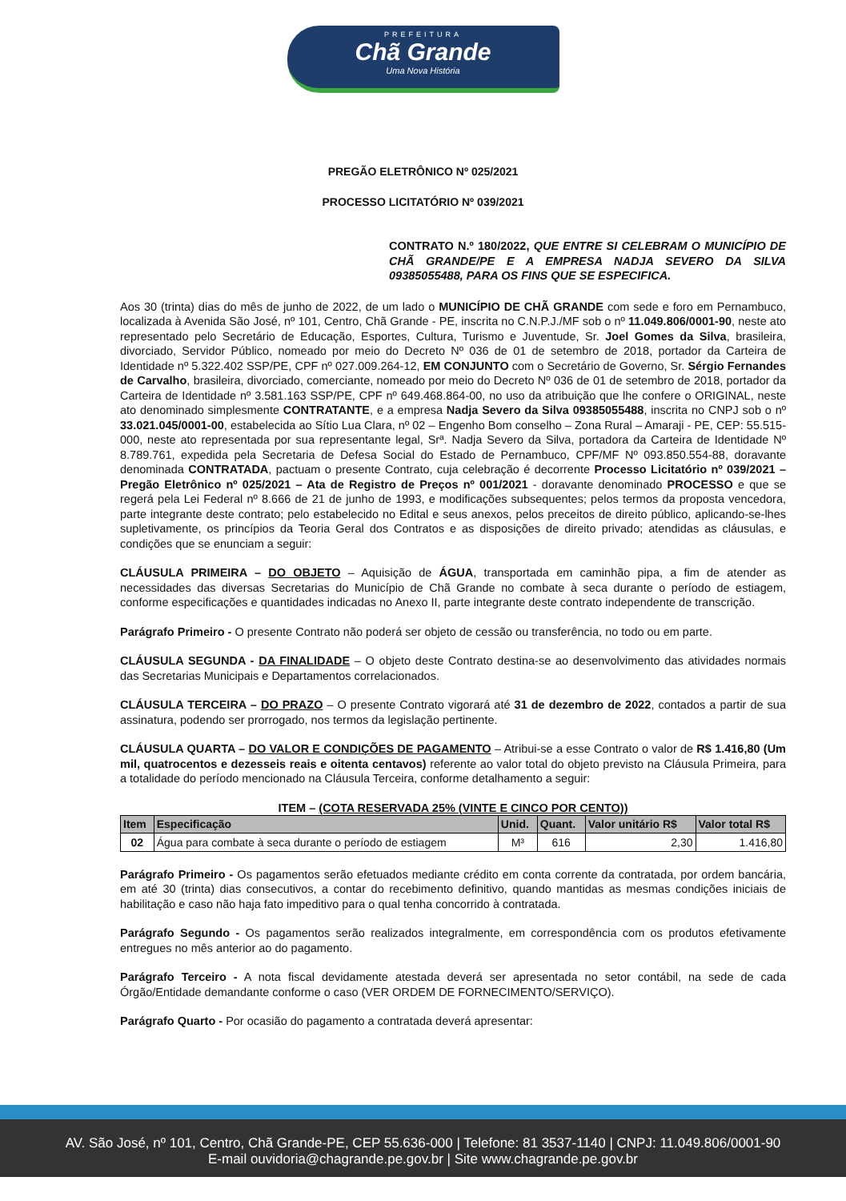PREFEITURA
Chã Grande
Uma Nova História
PREGÃO ELETRÔNICO Nº 025/2021
PROCESSO LICITATÓRIO Nº 039/2021
CONTRATO N.º 180/2022, QUE ENTRE SI CELEBRAM O MUNICÍPIO DE CHÃ GRANDE/PE E A EMPRESA NADJA SEVERO DA SILVA 09385055488, PARA OS FINS QUE SE ESPECIFICA.
Aos 30 (trinta) dias do mês de junho de 2022, de um lado o MUNICÍPIO DE CHÃ GRANDE com sede e foro em Pernambuco, localizada à Avenida São José, nº 101, Centro, Chã Grande - PE, inscrita no C.N.P.J./MF sob o nº 11.049.806/0001-90, neste ato representado pelo Secretário de Educação, Esportes, Cultura, Turismo e Juventude, Sr. Joel Gomes da Silva, brasileira, divorciado, Servidor Público, nomeado por meio do Decreto Nº 036 de 01 de setembro de 2018, portador da Carteira de Identidade nº 5.322.402 SSP/PE, CPF nº 027.009.264-12, EM CONJUNTO com o Secretário de Governo, Sr. Sérgio Fernandes de Carvalho, brasileira, divorciado, comerciante, nomeado por meio do Decreto Nº 036 de 01 de setembro de 2018, portador da Carteira de Identidade nº 3.581.163 SSP/PE, CPF nº 649.468.864-00, no uso da atribuição que lhe confere o ORIGINAL, neste ato denominado simplesmente CONTRATANTE, e a empresa Nadja Severo da Silva 09385055488, inscrita no CNPJ sob o nº 33.021.045/0001-00, estabelecida ao Sítio Lua Clara, nº 02 – Engenho Bom conselho – Zona Rural – Amaraji - PE, CEP: 55.515-000, neste ato representada por sua representante legal, Srª. Nadja Severo da Silva, portadora da Carteira de Identidade Nº 8.789.761, expedida pela Secretaria de Defesa Social do Estado de Pernambuco, CPF/MF Nº 093.850.554-88, doravante denominada CONTRATADA, pactuam o presente Contrato, cuja celebração é decorrente Processo Licitatório nº 039/2021 – Pregão Eletrônico nº 025/2021 – Ata de Registro de Preços nº 001/2021 - doravante denominado PROCESSO e que se regerá pela Lei Federal nº 8.666 de 21 de junho de 1993, e modificações subsequentes; pelos termos da proposta vencedora, parte integrante deste contrato; pelo estabelecido no Edital e seus anexos, pelos preceitos de direito público, aplicando-se-lhes supletivamente, os princípios da Teoria Geral dos Contratos e as disposições de direito privado; atendidas as cláusulas, e condições que se enunciam a seguir:
CLÁUSULA PRIMEIRA – DO OBJETO – Aquisição de ÁGUA, transportada em caminhão pipa, a fim de atender as necessidades das diversas Secretarias do Município de Chã Grande no combate à seca durante o período de estiagem, conforme especificações e quantidades indicadas no Anexo II, parte integrante deste contrato independente de transcrição.
Parágrafo Primeiro - O presente Contrato não poderá ser objeto de cessão ou transferência, no todo ou em parte.
CLÁUSULA SEGUNDA - DA FINALIDADE – O objeto deste Contrato destina-se ao desenvolvimento das atividades normais das Secretarias Municipais e Departamentos correlacionados.
CLÁUSULA TERCEIRA – DO PRAZO – O presente Contrato vigorará até 31 de dezembro de 2022, contados a partir de sua assinatura, podendo ser prorrogado, nos termos da legislação pertinente.
CLÁUSULA QUARTA – DO VALOR E CONDIÇÕES DE PAGAMENTO – Atribui-se a esse Contrato o valor de R$ 1.416,80 (Um mil, quatrocentos e dezesseis reais e oitenta centavos) referente ao valor total do objeto previsto na Cláusula Primeira, para a totalidade do período mencionado na Cláusula Terceira, conforme detalhamento a seguir:
ITEM – (COTA RESERVADA 25% (VINTE E CINCO POR CENTO))
| Item | Especificação | Unid. | Quant. | Valor unitário R$ | Valor total R$ |
| --- | --- | --- | --- | --- | --- |
| 02 | Água para combate à seca durante o período de estiagem | M³ | 616 | 2,30 | 1.416,80 |
Parágrafo Primeiro - Os pagamentos serão efetuados mediante crédito em conta corrente da contratada, por ordem bancária, em até 30 (trinta) dias consecutivos, a contar do recebimento definitivo, quando mantidas as mesmas condições iniciais de habilitação e caso não haja fato impeditivo para o qual tenha concorrido à contratada.
Parágrafo Segundo - Os pagamentos serão realizados integralmente, em correspondência com os produtos efetivamente entregues no mês anterior ao do pagamento.
Parágrafo Terceiro - A nota fiscal devidamente atestada deverá ser apresentada no setor contábil, na sede de cada Órgão/Entidade demandante conforme o caso (VER ORDEM DE FORNECIMENTO/SERVIÇO).
Parágrafo Quarto - Por ocasião do pagamento a contratada deverá apresentar:
AV. São José, nº 101, Centro, Chã Grande-PE, CEP 55.636-000 | Telefone: 81 3537-1140 | CNPJ: 11.049.806/0001-90
E-mail ouvidoria@chagrande.pe.gov.br | Site www.chagrande.pe.gov.br